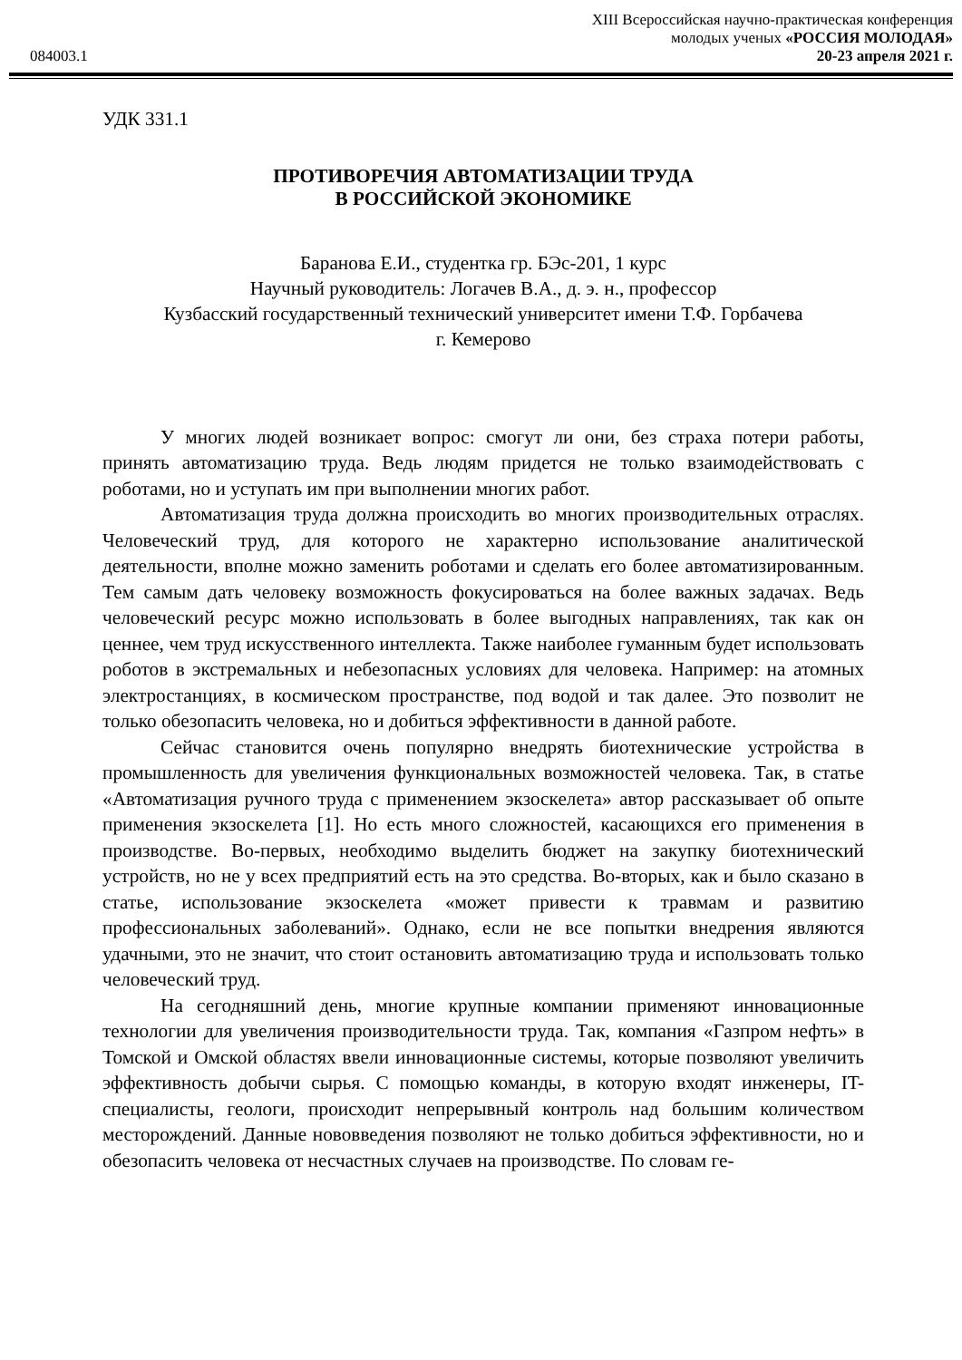XIII Всероссийская научно-практическая конференция
молодых ученых «РОССИЯ МОЛОДАЯ»
084003.1 20-23 апреля 2021 г.
УДК 331.1
ПРОТИВОРЕЧИЯ АВТОМАТИЗАЦИИ ТРУДА
В РОССИЙСКОЙ ЭКОНОМИКЕ
Баранова Е.И., студентка гр. БЭс-201, 1 курс
Научный руководитель: Логачев В.А., д. э. н., профессор
Кузбасский государственный технический университет имени Т.Ф. Горбачева
г. Кемерово
У многих людей возникает вопрос: смогут ли они, без страха потери работы, принять автоматизацию труда. Ведь людям придется не только взаимодействовать с роботами, но и уступать им при выполнении многих работ.
Автоматизация труда должна происходить во многих производительных отраслях. Человеческий труд, для которого не характерно использование аналитической деятельности, вполне можно заменить роботами и сделать его более автоматизированным. Тем самым дать человеку возможность фокусироваться на более важных задачах. Ведь человеческий ресурс можно использовать в более выгодных направлениях, так как он ценнее, чем труд искусственного интеллекта. Также наиболее гуманным будет использовать роботов в экстремальных и небезопасных условиях для человека. Например: на атомных электростанциях, в космическом пространстве, под водой и так далее. Это позволит не только обезопасить человека, но и добиться эффективности в данной работе.
Сейчас становится очень популярно внедрять биотехнические устройства в промышленность для увеличения функциональных возможностей человека. Так, в статье «Автоматизация ручного труда с применением экзоскелета» автор рассказывает об опыте применения экзоскелета [1]. Но есть много сложностей, касающихся его применения в производстве. Во-первых, необходимо выделить бюджет на закупку биотехнический устройств, но не у всех предприятий есть на это средства. Во-вторых, как и было сказано в статье, использование экзоскелета «может привести к травмам и развитию профессиональных заболеваний». Однако, если не все попытки внедрения являются удачными, это не значит, что стоит остановить автоматизацию труда и использовать только человеческий труд.
На сегодняшний день, многие крупные компании применяют инновационные технологии для увеличения производительности труда. Так, компания «Газпром нефть» в Томской и Омской областях ввели инновационные системы, которые позволяют увеличить эффективность добычи сырья. С помощью команды, в которую входят инженеры, IT-специалисты, геологи, происходит непрерывный контроль над большим количеством месторождений. Данные нововведения позволяют не только добиться эффективности, но и обезопасить человека от несчастных случаев на производстве. По словам ге-